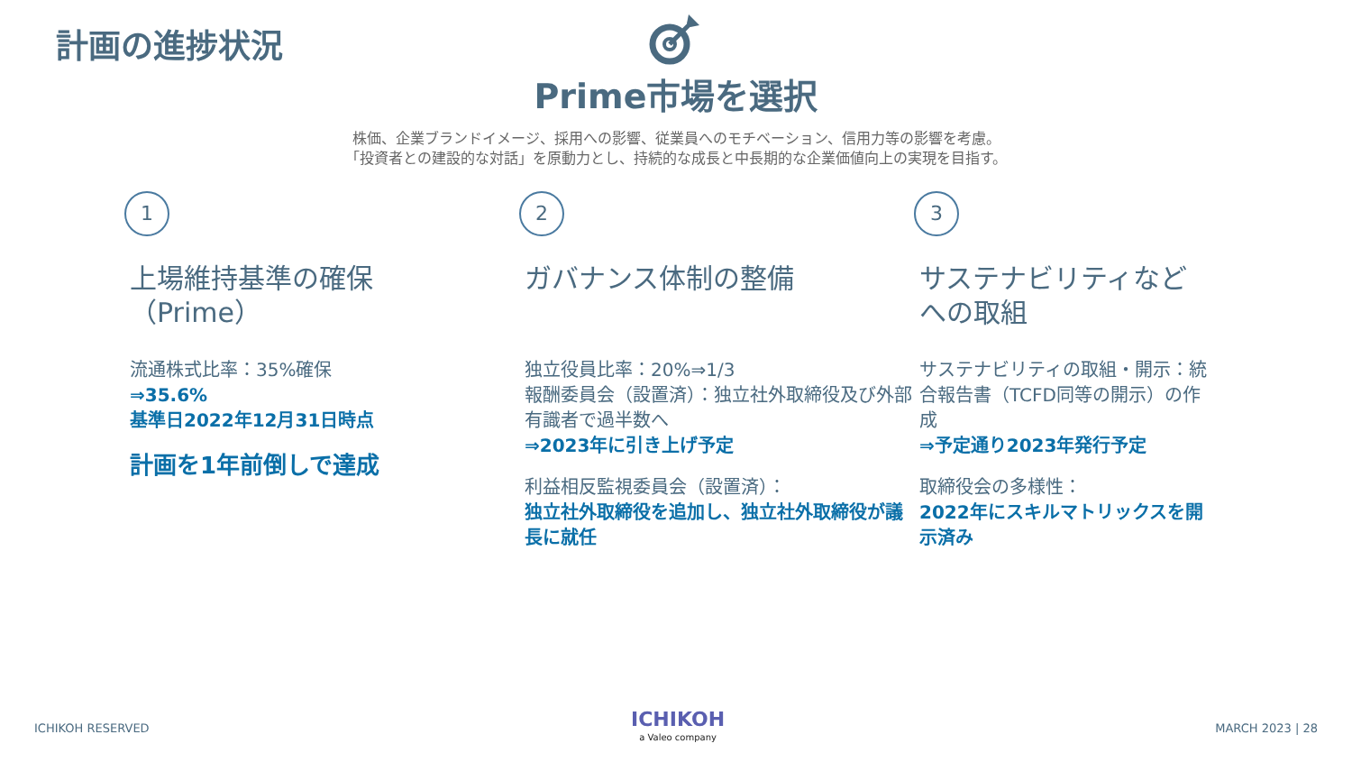計画の進捗状況
Prime市場を選択
株価、企業ブランドイメージ、採用への影響、従業員へのモチベーション、信用力等の影響を考慮。
「投資者との建設的な対話」を原動力とし、持続的な成長と中長期的な企業価値向上の実現を目指す。
1
上場維持基準の確保
（Prime）
流通株式比率：35%確保
⇒35.6%
基準日2022年12月31日時点
計画を1年前倒しで達成
2
ガバナンス体制の整備
独立役員比率：20%⇒1/3
報酬委員会（設置済）：独立社外取締役及び外部有識者で過半数へ
⇒2023年に引き上げ予定
利益相反監視委員会（設置済）：
独立社外取締役を追加し、独立社外取締役が議長に就任
3
サステナビリティなどへの取組
サステナビリティの取組・開示：統合報告書（TCFD同等の開示）の作成
⇒予定通り2023年発行予定
取締役会の多様性：
2022年にスキルマトリックスを開示済み
ICHIKOH RESERVED ICHIKOH
a Valeo company
MARCH 2023 | 28